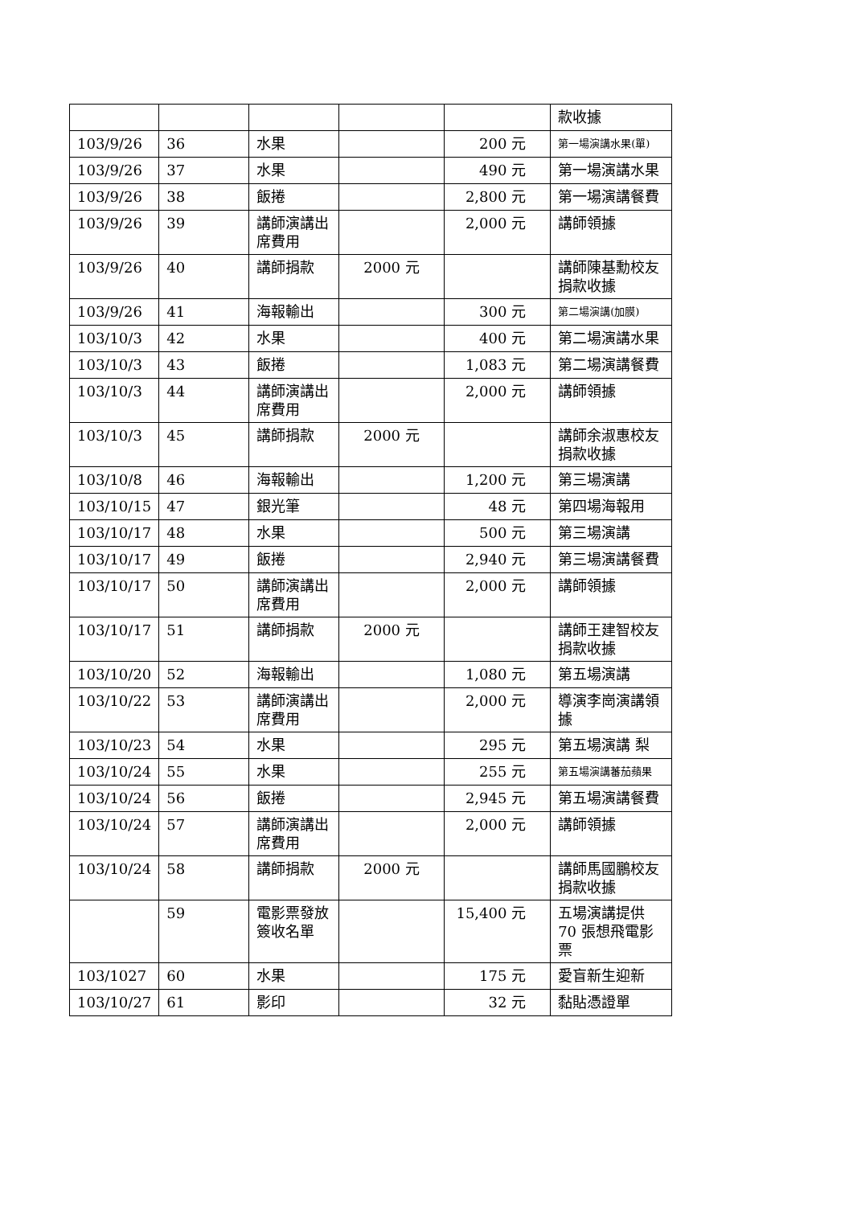| | | | | | 款收據 |
| 103/9/26 | 36 | 水果 | | 200 元 | 第一場演講水果(單) |
| 103/9/26 | 37 | 水果 | | 490 元 | 第一場演講水果 |
| 103/9/26 | 38 | 飯捲 | | 2,800 元 | 第一場演講餐費 |
| 103/9/26 | 39 | 講師演講出席費用 | | 2,000 元 | 講師領據 |
| 103/9/26 | 40 | 講師捐款 | 2000 元 | | 講師陳基勳校友捐款收據 |
| 103/9/26 | 41 | 海報輸出 | | 300 元 | 第二場演講(加膜) |
| 103/10/3 | 42 | 水果 | | 400 元 | 第二場演講水果 |
| 103/10/3 | 43 | 飯捲 | | 1,083 元 | 第二場演講餐費 |
| 103/10/3 | 44 | 講師演講出席費用 | | 2,000 元 | 講師領據 |
| 103/10/3 | 45 | 講師捐款 | 2000 元 | | 講師余淑惠校友捐款收據 |
| 103/10/8 | 46 | 海報輸出 | | 1,200 元 | 第三場演講 |
| 103/10/15 | 47 | 銀光筆 | | 48 元 | 第四場海報用 |
| 103/10/17 | 48 | 水果 | | 500 元 | 第三場演講 |
| 103/10/17 | 49 | 飯捲 | | 2,940 元 | 第三場演講餐費 |
| 103/10/17 | 50 | 講師演講出席費用 | | 2,000 元 | 講師領據 |
| 103/10/17 | 51 | 講師捐款 | 2000 元 | | 講師王建智校友捐款收據 |
| 103/10/20 | 52 | 海報輸出 | | 1,080 元 | 第五場演講 |
| 103/10/22 | 53 | 講師演講出席費用 | | 2,000 元 | 導演李崗演講領據 |
| 103/10/23 | 54 | 水果 | | 295 元 | 第五場演講 梨 |
| 103/10/24 | 55 | 水果 | | 255 元 | 第五場演講蕃茄蘋果 |
| 103/10/24 | 56 | 飯捲 | | 2,945 元 | 第五場演講餐費 |
| 103/10/24 | 57 | 講師演講出席費用 | | 2,000 元 | 講師領據 |
| 103/10/24 | 58 | 講師捐款 | 2000 元 | | 講師馬國鵬校友捐款收據 |
| | 59 | 電影票發放簽收名單 | | 15,400 元 | 五場演講提供 70 張想飛電影票 |
| 103/1027 | 60 | 水果 | | 175 元 | 愛盲新生迎新 |
| 103/10/27 | 61 | 影印 | | 32 元 | 黏貼憑證單 |